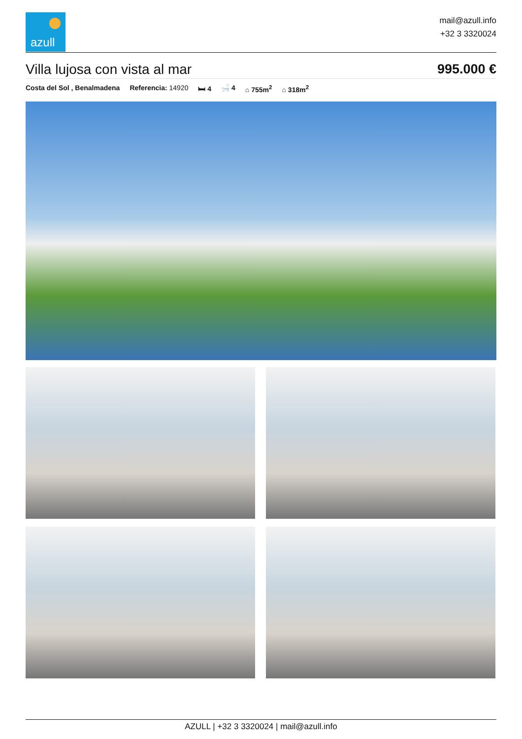azull
mail@azull.info
+32 3 3320024
Villa lujosa con vista al mar 995.000 €
Costa del Sol , Benalmadena Referencia: 14920 🛏 4 🛁 4 ⌂ 755m<sup>2</sup> ⌂ 318m<sup>2</sup>
AZULL | +32 3 3320024 | mail@azull.info